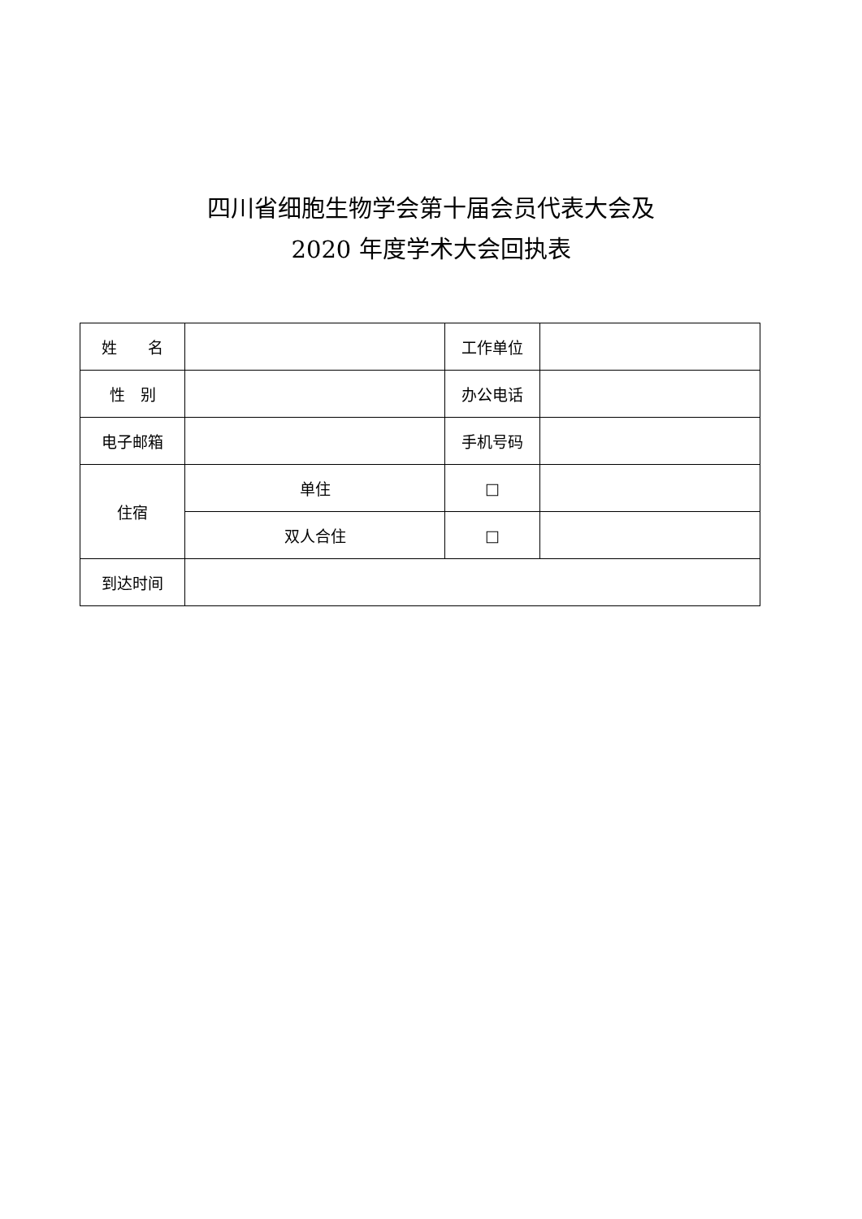四川省细胞生物学会第十届会员代表大会及
2020 年度学术大会回执表
| 姓 名 | | 工作单位 | |
| 性 别 | | 办公电话 | |
| 电子邮箱 | | 手机号码 | |
| 住宿 | 单住 | □ | |
| | 双人合住 | □ | |
| 到达时间 | | | |